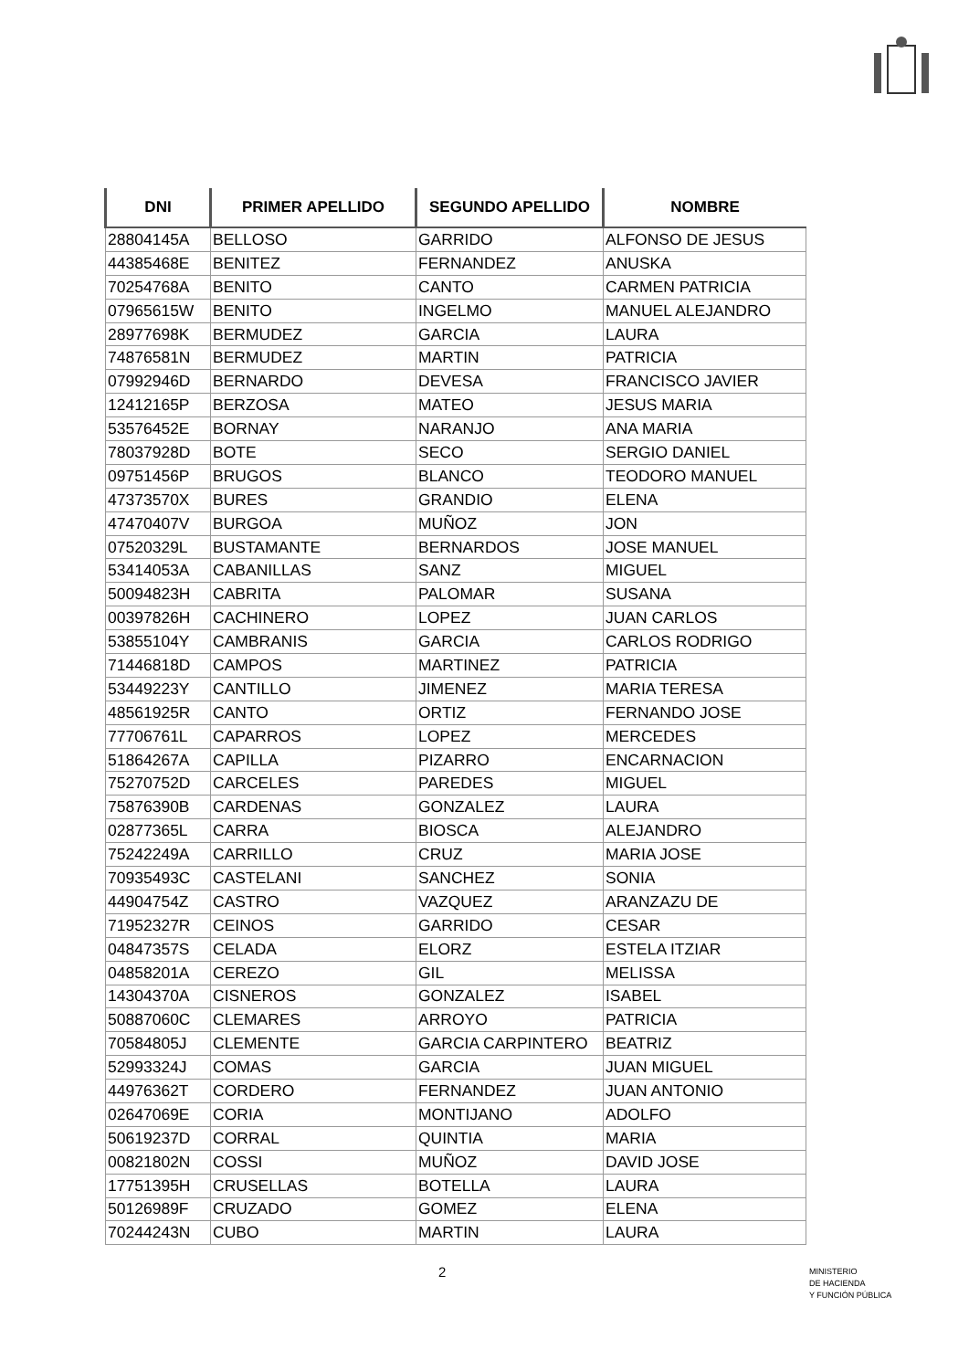| DNI | PRIMER APELLIDO | SEGUNDO APELLIDO | NOMBRE |
| --- | --- | --- | --- |
| 28804145A | BELLOSO | GARRIDO | ALFONSO DE JESUS |
| 44385468E | BENITEZ | FERNANDEZ | ANUSKA |
| 70254768A | BENITO | CANTO | CARMEN PATRICIA |
| 07965615W | BENITO | INGELMO | MANUEL ALEJANDRO |
| 28977698K | BERMUDEZ | GARCIA | LAURA |
| 74876581N | BERMUDEZ | MARTIN | PATRICIA |
| 07992946D | BERNARDO | DEVESA | FRANCISCO JAVIER |
| 12412165P | BERZOSA | MATEO | JESUS MARIA |
| 53576452E | BORNAY | NARANJO | ANA MARIA |
| 78037928D | BOTE | SECO | SERGIO DANIEL |
| 09751456P | BRUGOS | BLANCO | TEODORO MANUEL |
| 47373570X | BURES | GRANDIO | ELENA |
| 47470407V | BURGOA | MUÑOZ | JON |
| 07520329L | BUSTAMANTE | BERNARDOS | JOSE MANUEL |
| 53414053A | CABANILLAS | SANZ | MIGUEL |
| 50094823H | CABRITA | PALOMAR | SUSANA |
| 00397826H | CACHINERO | LOPEZ | JUAN CARLOS |
| 53855104Y | CAMBRANIS | GARCIA | CARLOS RODRIGO |
| 71446818D | CAMPOS | MARTINEZ | PATRICIA |
| 53449223Y | CANTILLO | JIMENEZ | MARIA TERESA |
| 48561925R | CANTO | ORTIZ | FERNANDO JOSE |
| 77706761L | CAPARROS | LOPEZ | MERCEDES |
| 51864267A | CAPILLA | PIZARRO | ENCARNACION |
| 75270752D | CARCELES | PAREDES | MIGUEL |
| 75876390B | CARDENAS | GONZALEZ | LAURA |
| 02877365L | CARRA | BIOSCA | ALEJANDRO |
| 75242249A | CARRILLO | CRUZ | MARIA JOSE |
| 70935493C | CASTELANI | SANCHEZ | SONIA |
| 44904754Z | CASTRO | VAZQUEZ | ARANZAZU DE |
| 71952327R | CEINOS | GARRIDO | CESAR |
| 04847357S | CELADA | ELORZ | ESTELA ITZIAR |
| 04858201A | CEREZO | GIL | MELISSA |
| 14304370A | CISNEROS | GONZALEZ | ISABEL |
| 50887060C | CLEMARES | ARROYO | PATRICIA |
| 70584805J | CLEMENTE | GARCIA CARPINTERO | BEATRIZ |
| 52993324J | COMAS | GARCIA | JUAN MIGUEL |
| 44976362T | CORDERO | FERNANDEZ | JUAN ANTONIO |
| 02647069E | CORIA | MONTIJANO | ADOLFO |
| 50619237D | CORRAL | QUINTIA | MARIA |
| 00821802N | COSSI | MUÑOZ | DAVID JOSE |
| 17751395H | CRUSELLAS | BOTELLA | LAURA |
| 50126989F | CRUZADO | GOMEZ | ELENA |
| 70244243N | CUBO | MARTIN | LAURA |
2
MINISTERIO
DE HACIENDA
Y FUNCIÓN PÚBLICA